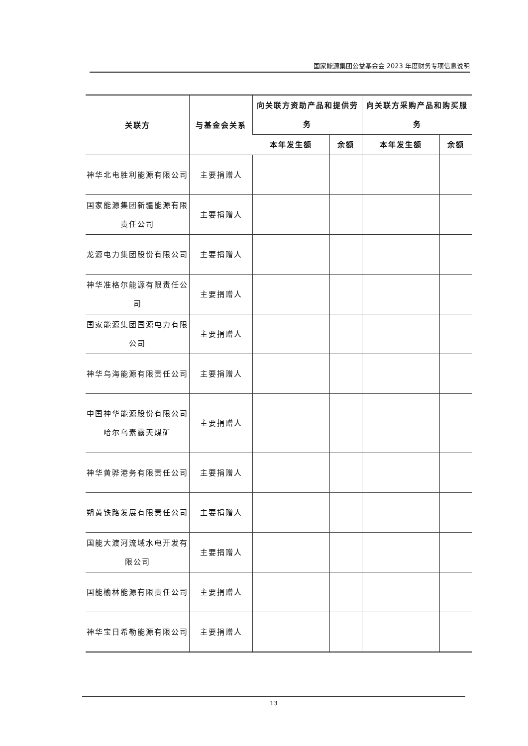国家能源集团公益基金会 2023 年度财务专项信息说明
| 关联方 | 与基金会关系 | 向关联方资助产品和提供劳务 | | 向关联方采购产品和购买服务 | |
| --- | --- | --- | --- | --- | --- |
| | | 本年发生额 | 余额 | 本年发生额 | 余额 |
| 神华北电胜利能源有限公司 | 主要捐赠人 | | | | |
| 国家能源集团新疆能源有限责任公司 | 主要捐赠人 | | | | |
| 龙源电力集团股份有限公司 | 主要捐赠人 | | | | |
| 神华准格尔能源有限责任公司 | 主要捐赠人 | | | | |
| 国家能源集团国源电力有限公司 | 主要捐赠人 | | | | |
| 神华乌海能源有限责任公司 | 主要捐赠人 | | | | |
| 中国神华能源股份有限公司哈尔乌素露天煤矿 | 主要捐赠人 | | | | |
| 神华黄骅港务有限责任公司 | 主要捐赠人 | | | | |
| 朔黄铁路发展有限责任公司 | 主要捐赠人 | | | | |
| 国能大渡河流域水电开发有限公司 | 主要捐赠人 | | | | |
| 国能榆林能源有限责任公司 | 主要捐赠人 | | | | |
| 神华宝日希勒能源有限公司 | 主要捐赠人 | | | | |
13